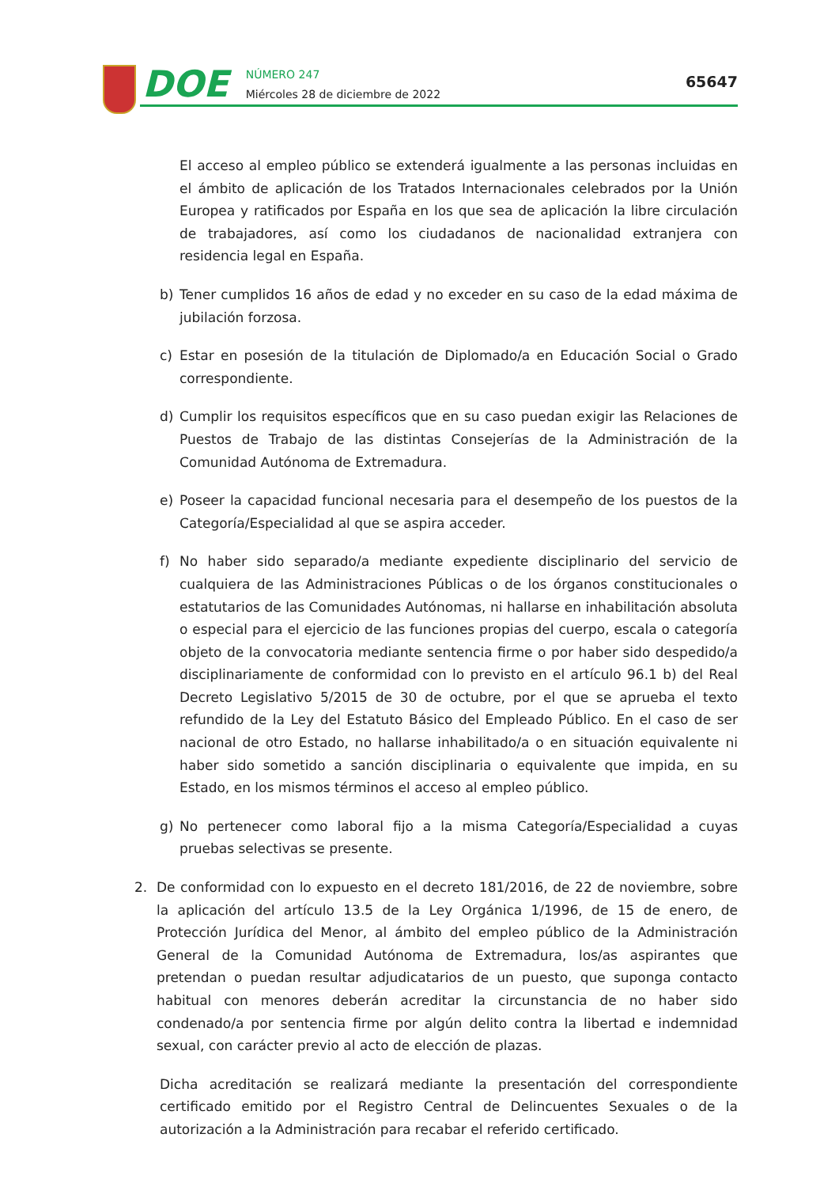DOE
NÚMERO 247
Miércoles 28 de diciembre de 2022
65647
El acceso al empleo público se extenderá igualmente a las personas incluidas en el ámbito de aplicación de los Tratados Internacionales celebrados por la Unión Europea y ratificados por España en los que sea de aplicación la libre circulación de trabajadores, así como los ciudadanos de nacionalidad extranjera con residencia legal en España.
b) Tener cumplidos 16 años de edad y no exceder en su caso de la edad máxima de jubilación forzosa.
c) Estar en posesión de la titulación de Diplomado/a en Educación Social o Grado correspondiente.
d) Cumplir los requisitos específicos que en su caso puedan exigir las Relaciones de Puestos de Trabajo de las distintas Consejerías de la Administración de la Comunidad Autónoma de Extremadura.
e) Poseer la capacidad funcional necesaria para el desempeño de los puestos de la Categoría/Especialidad al que se aspira acceder.
f) No haber sido separado/a mediante expediente disciplinario del servicio de cualquiera de las Administraciones Públicas o de los órganos constitucionales o estatutarios de las Comunidades Autónomas, ni hallarse en inhabilitación absoluta o especial para el ejercicio de las funciones propias del cuerpo, escala o categoría objeto de la convocatoria mediante sentencia firme o por haber sido despedido/a disciplinariamente de conformidad con lo previsto en el artículo 96.1 b) del Real Decreto Legislativo 5/2015 de 30 de octubre, por el que se aprueba el texto refundido de la Ley del Estatuto Básico del Empleado Público. En el caso de ser nacional de otro Estado, no hallarse inhabilitado/a o en situación equivalente ni haber sido sometido a sanción disciplinaria o equivalente que impida, en su Estado, en los mismos términos el acceso al empleo público.
g) No pertenecer como laboral fijo a la misma Categoría/Especialidad a cuyas pruebas selectivas se presente.
2. De conformidad con lo expuesto en el decreto 181/2016, de 22 de noviembre, sobre la aplicación del artículo 13.5 de la Ley Orgánica 1/1996, de 15 de enero, de Protección Jurídica del Menor, al ámbito del empleo público de la Administración General de la Comunidad Autónoma de Extremadura, los/as aspirantes que pretendan o puedan resultar adjudicatarios de un puesto, que suponga contacto habitual con menores deberán acreditar la circunstancia de no haber sido condenado/a por sentencia firme por algún delito contra la libertad e indemnidad sexual, con carácter previo al acto de elección de plazas.
Dicha acreditación se realizará mediante la presentación del correspondiente certificado emitido por el Registro Central de Delincuentes Sexuales o de la autorización a la Administración para recabar el referido certificado.